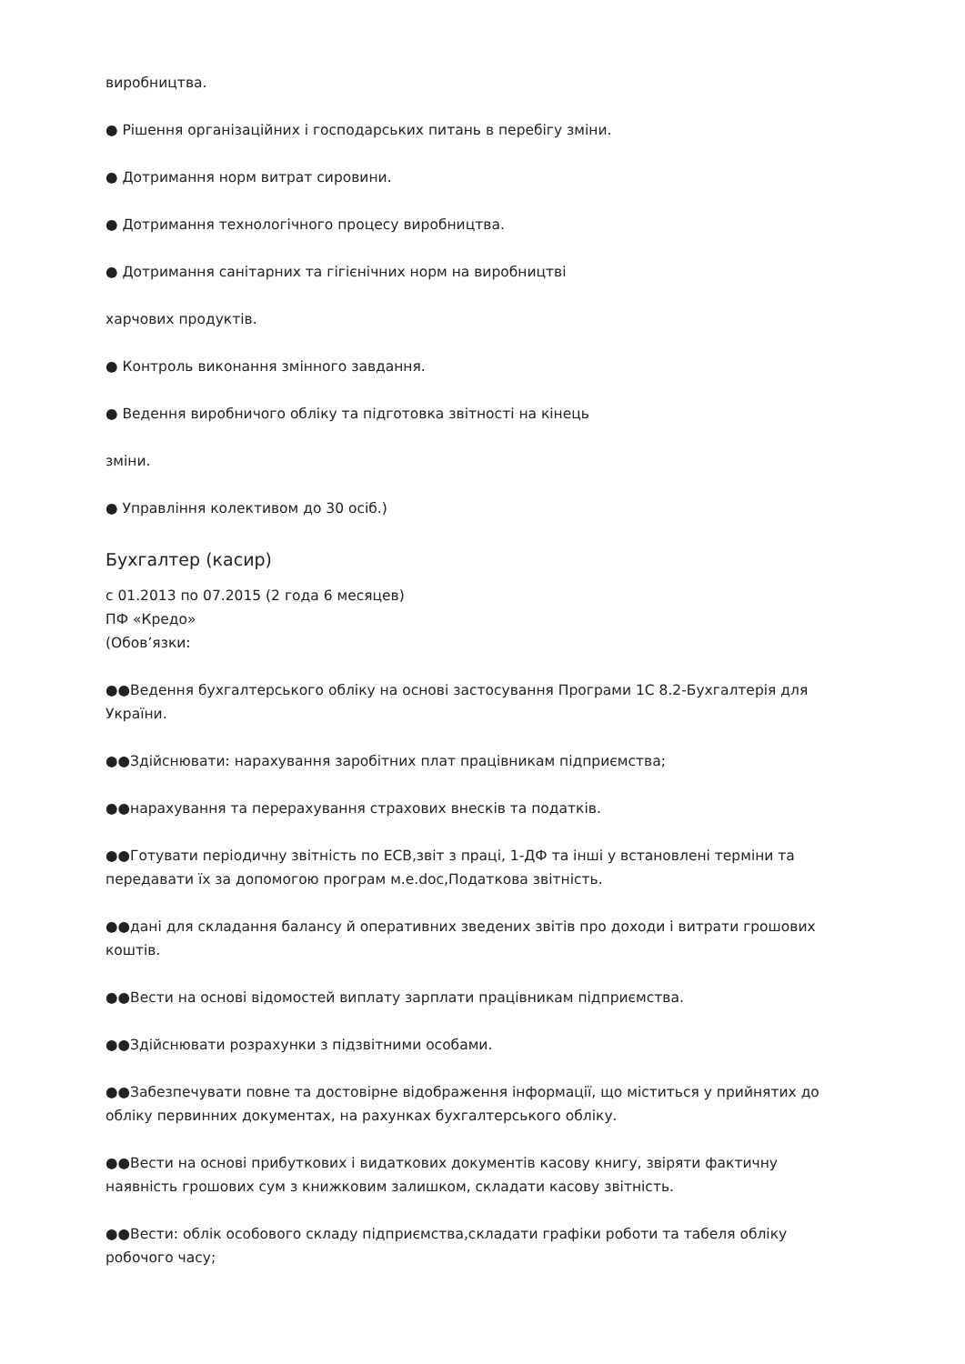виробництва.
● Рішення організаційних і господарських питань в перебігу зміни.
● Дотримання норм витрат сировини.
● Дотримання технологічного процесу виробництва.
● Дотримання санітарних та гігієнічних норм на виробництві
харчових продуктів.
● Контроль виконання змінного завдання.
● Ведення виробничого обліку та підготовка звітності на кінець
зміни.
● Управління колективом до 30 осіб.)
Бухгалтер (касир)
с 01.2013 по 07.2015 (2 года 6 месяцев)
ПФ «Кредо»
(Обов’язки:
●●Ведення бухгалтерського обліку на основі застосування Програми 1С 8.2-Бухгалтерія для України.
●●Здійснювати: нарахування заробітних плат працівникам підприємства;
●●нарахування та перерахування страхових внесків та податків.
●●Готувати періодичну звітність по ЕСВ,звіт з праці, 1-ДФ та інші у встановлені терміни та передавати їх за допомогою програм м.е.doc,Податкова звітність.
●●дані для складання балансу й оперативних зведених звітів про доходи і витрати грошових коштів.
●●Вести на основі відомостей виплату зарплати працівникам підприємства.
●●Здійснювати розрахунки з підзвітними особами.
●●Забезпечувати повне та достовірне відображення інформації, що міститься у прийнятих до обліку первинних документах, на рахунках бухгалтерського обліку.
●●Вести на основі прибуткових і видаткових документів касову книгу, звіряти фактичну наявність грошових сум з книжковим залишком, складати касову звітність.
●●Вести: облік особового складу підприємства,складати графіки роботи та табеля обліку робочого часу;